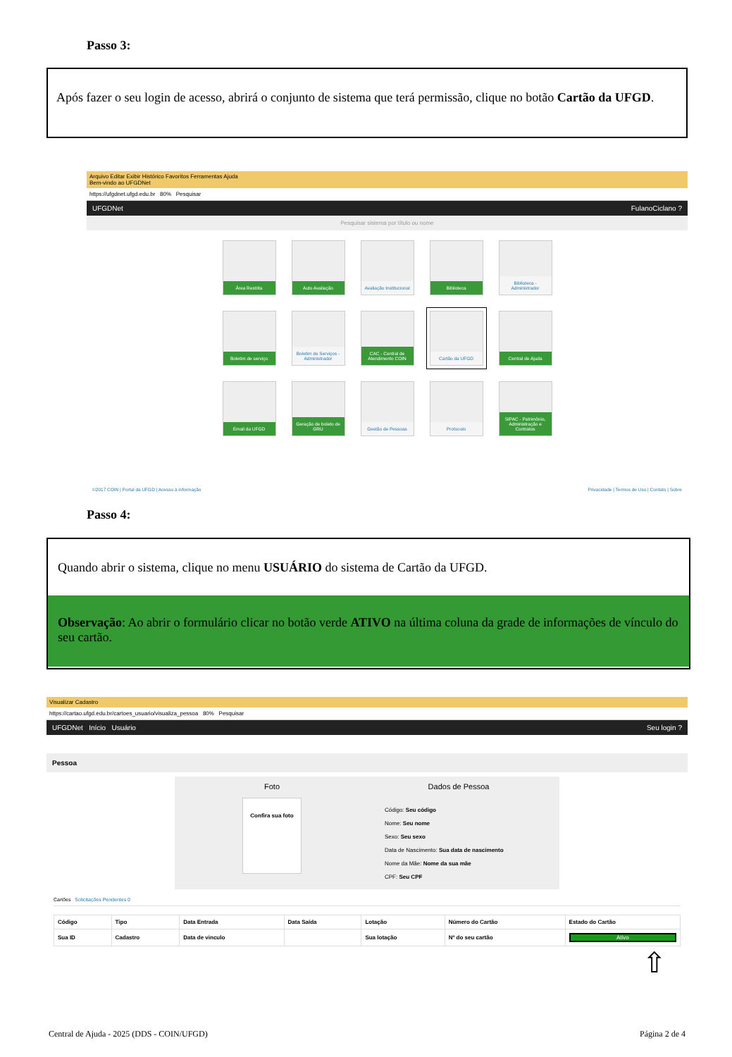Passo 3:
Após fazer o seu login de acesso, abrirá o conjunto de sistema que terá permissão, clique no botão Cartão da UFGD.
Arquivo Editar Exibir Histórico Favoritos Ferramentas Ajuda
Bem-vindo ao UFGDNet
https://ufgdnet.ufgd.edu.br 80% Pesquisar
UFGDNet FulanoCiclano ?
Pesquisar sistema por título ou nome
Área Restrita
Auto Avaliação
Avaliação Institucional
Biblioteca
Biblioteca - Administrador
Boletim de serviço
Boletim de Serviços - Administrador
CAC - Central de Atendimento COIN
Cartão da UFGD
Central de Ajuda
Email da UFGD
Geração de boleto de GRU
Gestão de Pessoas
Protocolo
SIPAC - Patrimônio, Administração e Contratos
©2017 COIN | Portal da UFGD | Acesso à informação Privacidade | Termos de Uso | Contato | Sobre
Passo 4:
Quando abrir o sistema, clique no menu USUÁRIO do sistema de Cartão da UFGD.
Observação: Ao abrir o formulário clicar no botão verde ATIVO na última coluna da grade de informações de vínculo do seu cartão.
Visualizar Cadastro
https://cartao.ufgd.edu.br/cartoes_usuario/visualiza_pessoa 80% Pesquisar
UFGDNet Início Usuário Seu login ?
Pessoa
Foto
Confira sua foto
Dados de Pessoa
Código: Seu código
Nome: Seu nome
Sexo: Seu sexo
Data de Nascimento: Sua data de nascimento
Nome da Mãe: Nome da sua mãe
CPF: Seu CPF
Cartões Solicitações Pendentes 0
| Código | Tipo | Data Entrada | Data Saída | Lotação | Número do Cartão | Estado do Cartão |
| --- | --- | --- | --- | --- | --- | --- |
| Sua ID | Cadastro | Data de vinculo | | Sua lotação | Nº do seu cartão | Ativo |
⇧
Central de Ajuda - 2025 (DDS - COIN/UFGD) Página 2 de 4